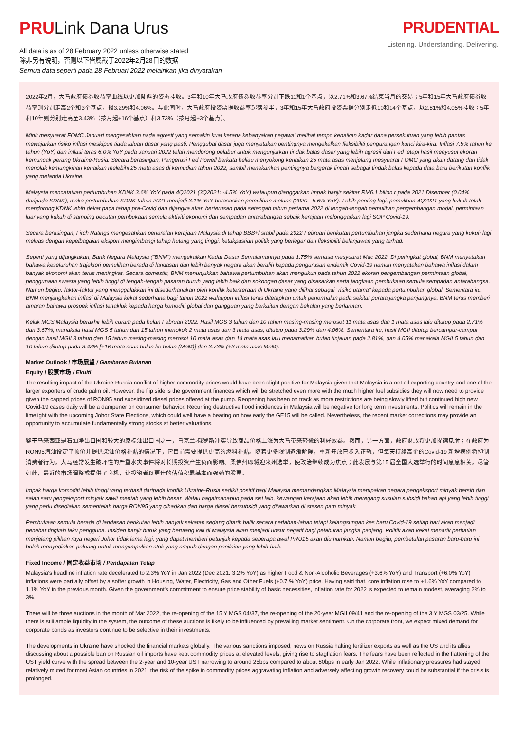PRULink Dana Urus
All data is as of 28 February 2022 unless otherwise stated
除非另有说明，否则以下皆属截于2022年2月28日的数据
Semua data seperti pada 28 Februari 2022 melainkan jika dinyatakan
PRUDENTIAL
Listening. Understanding. Delivering.
2022年2月，大马政府债券收益率曲线以更加陡斜的姿态挂收。3年和10年大马政府债券收益率分别下跌11和1个基点，以2.71%和3.67%结束当月的交易；5年和15年大马政府债券收益率则分别走高2个和3个基点，报3.29%和4.06%。与此同时，大马政府投资票据收益率起落参半，3年和15年大马政府投资票据分别走低10和14个基点，以2.81%和4.05%挂收；5年和10年则分别走高至3.43%（按月起+16个基点）和3.73%（按月起+3个基点）。
Minit mesyuarat FOMC Januari mengesahkan nada agresif yang semakin kuat kerana kebanyakan pegawai melihat tempo kenaikan kadar dana persekutuan yang lebih pantas mewajarkan risiko inflasi meskipun tiada laluan dasar yang pasti. Penggubal dasar juga menyatakan pentingnya mengekalkan fleksibiliti pengurangan kunci kira-kira. Inflasi 7.5% tahun ke tahun (YoY) dan inflasi teras 6.0% YoY pada Januari 2022 telah mendorong pelabur untuk mengunjurkan tindak balas dasar yang lebih agresif dari Fed tetapi hasil menyusut ekoran kemuncak perang Ukraine-Rusia. Secara berasingan, Pengerusi Fed Powell berkata beliau menyokong kenaikan 25 mata asas menjelang mesyuarat FOMC yang akan datang dan tidak menolak kemungkinan kenaikan melebihi 25 mata asas di kemudian tahun 2022, sambil menekankan pentingnya bergerak lincah sebagai tindak balas kepada data baru berikutan konflik yang melanda Ukraine.
Malaysia mencatatkan pertumbuhan KDNK 3.6% YoY pada 4Q2021 (3Q2021: -4.5% YoY) walaupun dianggarkan impak banjir sekitar RM6.1 bilion r pada 2021 Disember (0.04% daripada KDNK), maka pertumbuhan KDNK tahun 2021 menjadi 3.1% YoY berasaskan pemulihan meluas (2020: -5.6% YoY). Lebih penting lagi, pemulihan 4Q2021 yang kukuh telah mendorong KDNK lebih dekat pada tahap pra-Covid dan dijangka akan berterusan pada setengah tahun pertama 2022 di tengah-tengah pemulihan pengembangan modal, permintaan luar yang kukuh di samping pecutan pembukaan semula aktiviti ekonomi dan sempadan antarabangsa sebaik kerajaan melonggarkan lagi SOP Covid-19.
Secara berasingan, Fitch Ratings mengesahkan penarafan kerajaan Malaysia di tahap BBB+/ stabil pada 2022 Februari berikutan pertumbuhan jangka sederhana negara yang kukuh lagi meluas dengan kepelbagaian eksport mengimbangi tahap hutang yang tinggi, ketakpastian politik yang berlegar dan fleksibiliti belanjawan yang terhad.
Seperti yang dijangkakan, Bank Negara Malaysia ("BNM") mengekalkan Kadar Dasar Semalamannya pada 1.75% semasa mesyuarat Mac 2022. Di peringkat global, BNM menyatakan bahawa keseluruhan trajektori pemulihan berada di landasan dan lebih banyak negara akan beralih kepada pengurusan endemik Covid-19 namun menyatakan bahawa inflasi dalam banyak ekonomi akan terus meningkat. Secara domestik, BNM menunjukkan bahawa pertumbuhan akan mengukuh pada tahun 2022 ekoran pengembangan permintaan global, penggunaan swasta yang lebih tinggi di tengah-tengah pasaran buruh yang lebih baik dan sokongan dasar yang disasarkan serta jangkaan pembukaan semula sempadan antarabangsa. Namun begitu, faktor-faktor yang menggalakkan ini disederhanakan oleh konflik ketenteraan di Ukraine yang dilihat sebagai "risiko utama" kepada pertumbuhan global. Sementara itu, BNM menjangkakan inflasi di Malaysia kekal sederhana bagi tahun 2022 walaupun inflasi teras ditetapkan untuk penormalan pada sekitar purata jangka panjangnya. BNM terus memberi amaran bahawa prospek inflasi tertakluk kepada harga komoditi global dan gangguan yang berkaitan dengan bekalan yang berlarutan.
Keluk MGS Malaysia berakhir lebih curam pada bulan Februari 2022. Hasil MGS 3 tahun dan 10 tahun masing-masing merosot 11 mata asas dan 1 mata asas lalu ditutup pada 2.71% dan 3.67%, manakala hasil MGS 5 tahun dan 15 tahun menokok 2 mata asas dan 3 mata asas, ditutup pada 3.29% dan 4.06%. Sementara itu, hasil MGII ditutup bercampur-campur dengan hasil MGII 3 tahun dan 15 tahun masing-masing merosot 10 mata asas dan 14 mata asas lalu menamatkan bulan tinjauan pada 2.81%, dan 4.05% manakala MGII 5 tahun dan 10 tahun ditutup pada 3.43% [+16 mata asas bulan ke bulan (MoM)] dan 3.73% (+3 mata asas MoM).
Market Outlook / 市场展望 / Gambaran Bulanan
Equity / 股票市场 / Ekuiti
The resulting impact of the Ukraine-Russia conflict of higher commodity prices would have been slight positive for Malaysia given that Malaysia is a net oil exporting country and one of the larger exporters of crude palm oil. However, the flip side is the government finances which will be stretched even more with the much higher fuel subsidies they will now need to provide given the capped prices of RON95 and subsidized diesel prices offered at the pump. Reopening has been on track as more restrictions are being slowly lifted but continued high new Covid-19 cases daily will be a dampener on consumer behavior. Recurring destructive flood incidences in Malaysia will be negative for long term investments. Politics will remain in the limelight with the upcoming Johor State Elections, which could well have a bearing on how early the GE15 will be called. Nevertheless, the recent market corrections may provide an opportunity to accumulate fundamentally strong stocks at better valuations.
鉴于马来西亚是石油净出口国和较大的原棕油出口国之一，乌克兰-俄罗斯冲突导致商品价格上涨为大马带来轻微的利好效益。然而，另一方面，政府财政将更加捉襟见肘；在政府为RON95汽油设定了顶价并提供柴油价格补贴的情况下，它目前需要提供更高的燃料补贴。随着更多限制逐渐解除，重新开放已步入正轨，但每天持续高企的Covid-19 新增病例将抑制消费者行为。大马经常发生破坏性的严重水灾事件将对长期投资产生负面影响。柔佛州即将迎来州选举，使政治继续成为焦点；此发展与第15 届全国大选举行的时间息息相关。尽管如此，最近的市场调整或提供了良机，让投资者以更佳的估值积累基本面强劲的股票。
Impak harga komoditi lebih tinggi yang terhasil daripada konflik Ukraine-Rusia sedikit positif bagi Malaysia memandangkan Malaysia merupakan negara pengeksport minyak bersih dan salah satu pengeksport minyak sawit mentah yang lebih besar. Walau bagaimanapun pada sisi lain, kewangan kerajaan akan lebih meregang susulan subsidi bahan api yang lebih tinggi yang perlu disediakan sementelah harga RON95 yang dihadkan dan harga diesel bersubsidi yang ditawarkan di stesen pam minyak.
Pembukaan semula berada di landasan berikutan lebih banyak sekatan sedang ditarik balik secara perlahan-lahan tetapi kelangsungan kes baru Covid-19 setiap hari akan menjadi penebat tingkah laku pengguna. Insiden banjir buruk yang berulang kali di Malaysia akan menjadi unsur negatif bagi pelaburan jangka panjang. Politik akan kekal menarik perhatian menjelang pilihan raya negeri Johor tidak lama lagi, yang dapat memberi petunjuk kepada seberapa awal PRU15 akan diumumkan. Namun begitu, pembetulan pasaran baru-baru ini boleh menyediakan peluang untuk mengumpulkan stok yang ampuh dengan penilaian yang lebih baik.
Fixed Income / 固定收益市场 / Pendapatan Tetap
Malaysia's headline inflation rate decelerated to 2.3% YoY in Jan 2022 (Dec 2021: 3.2% YoY) as higher Food & Non-Alcoholic Beverages (+3.6% YoY) and Transport (+6.0% YoY) inflations were partially offset by a softer growth in Housing, Water, Electricity, Gas and Other Fuels (+0.7 % YoY) price. Having said that, core inflation rose to +1.6% YoY compared to 1.1% YoY in the previous month. Given the government's commitment to ensure price stability of basic necessities, inflation rate for 2022 is expected to remain modest, averaging 2% to 3%.
There will be three auctions in the month of Mar 2022, the re-opening of the 15 Y MGS 04/37, the re-opening of the 20-year MGII 09/41 and the re-opening of the 3 Y MGS 03/25. While there is still ample liquidity in the system, the outcome of these auctions is likely to be influenced by prevailing market sentiment. On the corporate front, we expect mixed demand for corporate bonds as investors continue to be selective in their investments.
The developments in Ukraine have shocked the financial markets globally. The various sanctions imposed, news on Russia halting fertilizer exports as well as the US and its allies discussing about a possible ban on Russian oil imports have kept commodity prices at elevated levels, giving rise to stagflation fears. The fears have been reflected in the flattening of the UST yield curve with the spread between the 2-year and 10-year UST narrowing to around 25bps compared to about 80bps in early Jan 2022. While inflationary pressures had stayed relatively muted for most Asian countries in 2021, the risk of the spike in commodity prices aggravating inflation and adversely affecting growth recovery could be substantial if the crisis is prolonged.